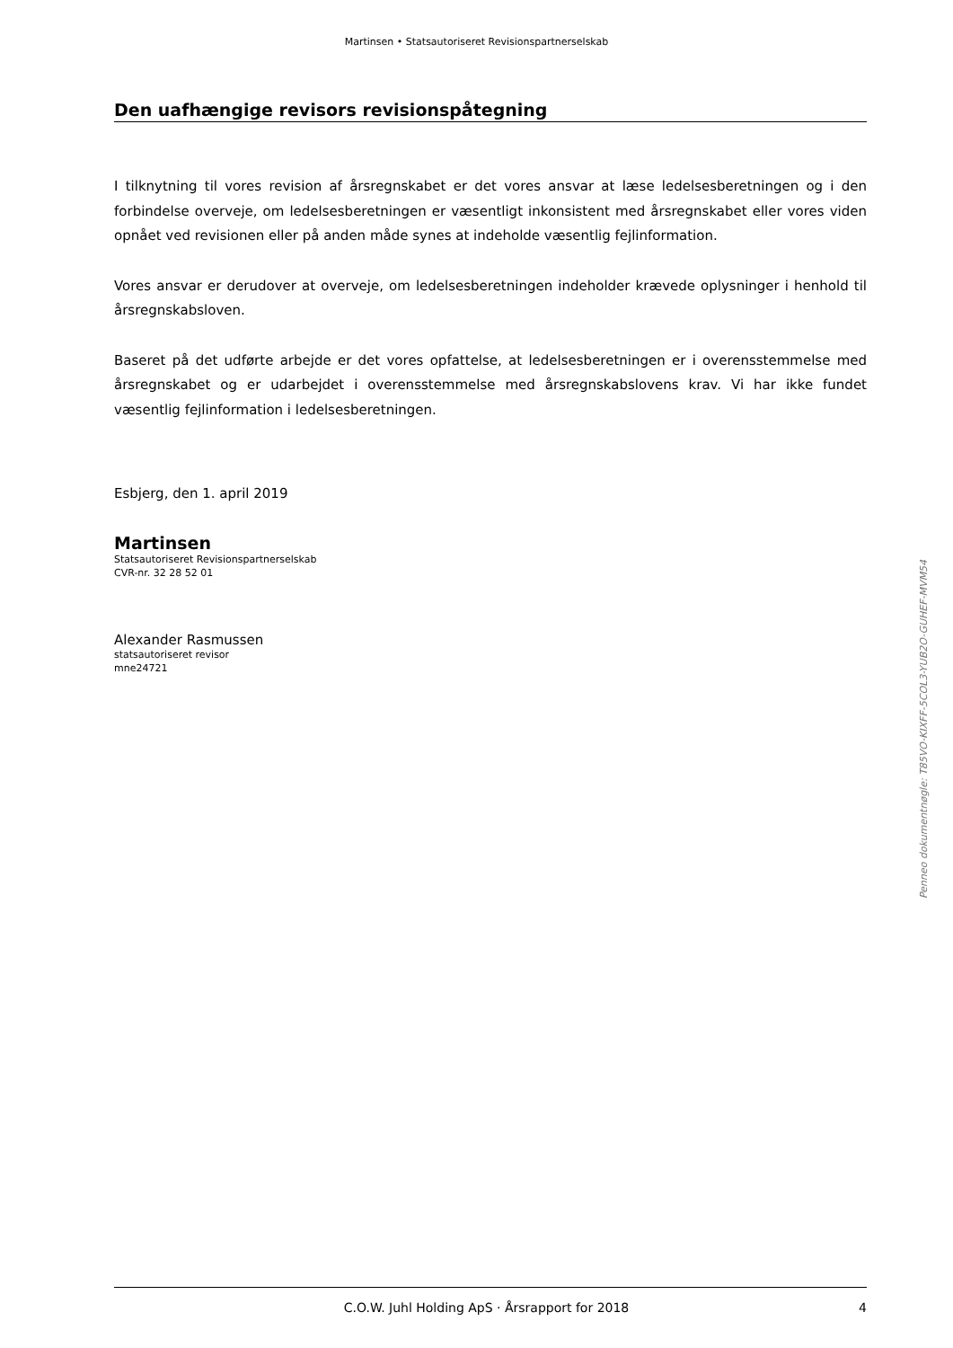Martinsen • Statsautoriseret Revisionspartnerselskab
Den uafhængige revisors revisionspåtegning
I tilknytning til vores revision af årsregnskabet er det vores ansvar at læse ledelsesberetningen og i den forbindelse overveje, om ledelsesberetningen er væsentligt inkonsistent med årsregnskabet eller vores viden opnået ved revisionen eller på anden måde synes at indeholde væsentlig fejlinformation.
Vores ansvar er derudover at overveje, om ledelsesberetningen indeholder krævede oplysninger i henhold til årsregnskabsloven.
Baseret på det udførte arbejde er det vores opfattelse, at ledelsesberetningen er i overensstemmelse med årsregnskabet og er udarbejdet i overensstemmelse med årsregnskabslovens krav. Vi har ikke fundet væsentlig fejlinformation i ledelsesberetningen.
Esbjerg, den 1. april 2019
Martinsen
Statsautoriseret Revisionspartnerselskab
CVR-nr. 32 28 52 01
Alexander Rasmussen
statsautoriseret revisor
mne24721
Penneo dokumentnøgle: T85VO-KIXFF-5COL3-YUB2O-GUHEF-MVM54
C.O.W. Juhl Holding ApS · Årsrapport for 2018 4